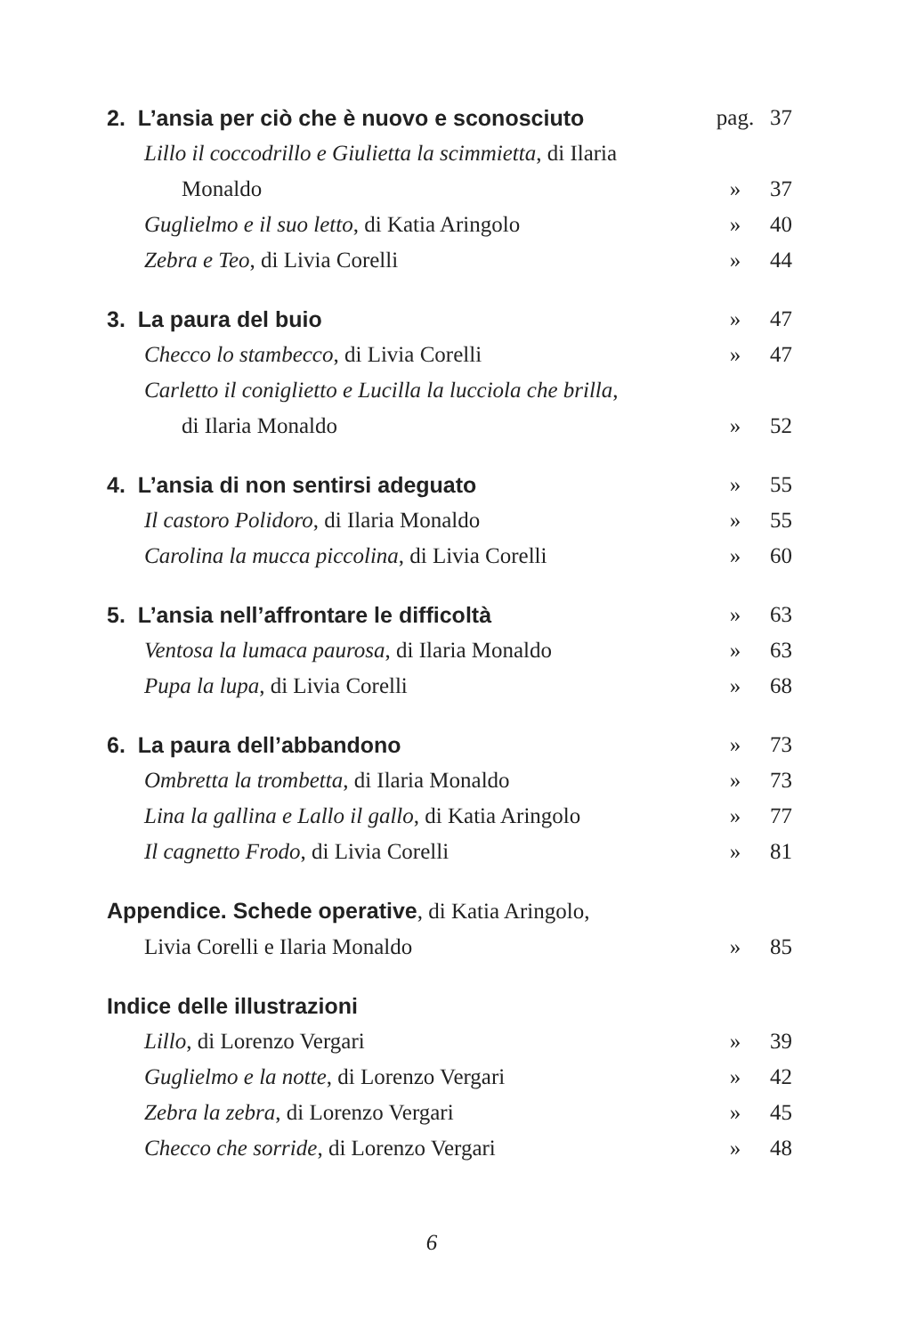| 2. L’ansia per ciò che è nuovo e sconosciuto | pag. | 37 |
| Lillo il coccodrillo e Giulietta la scimmietta , di Ilaria Monaldo | » | 37 |
| Guglielmo e il suo letto , di Katia Aringolo | » | 40 |
| Zebra e Teo , di Livia Corelli | » | 44 |
| 3. La paura del buio | » | 47 |
| Checco lo stambecco , di Livia Corelli | » | 47 |
| Carletto il coniglietto e Lucilla la lucciola che brilla , di Ilaria Monaldo | » | 52 |
| 4. L’ansia di non sentirsi adeguato | » | 55 |
| Il castoro Polidoro , di Ilaria Monaldo | » | 55 |
| Carolina la mucca piccolina , di Livia Corelli | » | 60 |
| 5. L’ansia nell’affrontare le difficoltà | » | 63 |
| Ventosa la lumaca paurosa , di Ilaria Monaldo | » | 63 |
| Pupa la lupa , di Livia Corelli | » | 68 |
| 6. La paura dell’abbandono | » | 73 |
| Ombretta la trombetta , di Ilaria Monaldo | » | 73 |
| Lina la gallina e Lallo il gallo , di Katia Aringolo | » | 77 |
| Il cagnetto Frodo , di Livia Corelli | » | 81 |
| Appendice. Schede operative , di Katia Aringolo, Livia Corelli e Ilaria Monaldo | » | 85 |
| Indice delle illustrazioni | | |
| Lillo , di Lorenzo Vergari | » | 39 |
| Guglielmo e la notte , di Lorenzo Vergari | » | 42 |
| Zebra la zebra , di Lorenzo Vergari | » | 45 |
| Checco che sorride , di Lorenzo Vergari | » | 48 |
6